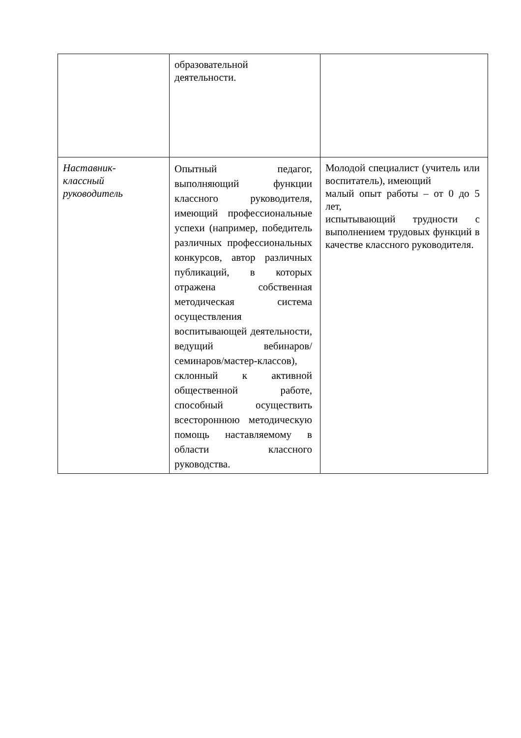| | образовательной деятельности. | |
| Наставник- классный руководитель | Опытный педагог, выполняющий функции классного руководителя, имеющий профессиональные успехи (например, победитель различных профессиональных конкурсов, автор различных публикаций, в которых отражена собственная методическая система осуществления воспитывающей деятельности, ведущий вебинаров/ семинаров/мастер-классов), склонный к активной общественной работе, способный осуществить всестороннюю методическую помощь наставляемому в области классного руководства. | Молодой специалист (учитель или воспитатель), имеющий малый опыт работы – от 0 до 5 лет, испытывающий трудности с выполнением трудовых функций в качестве классного руководителя. |